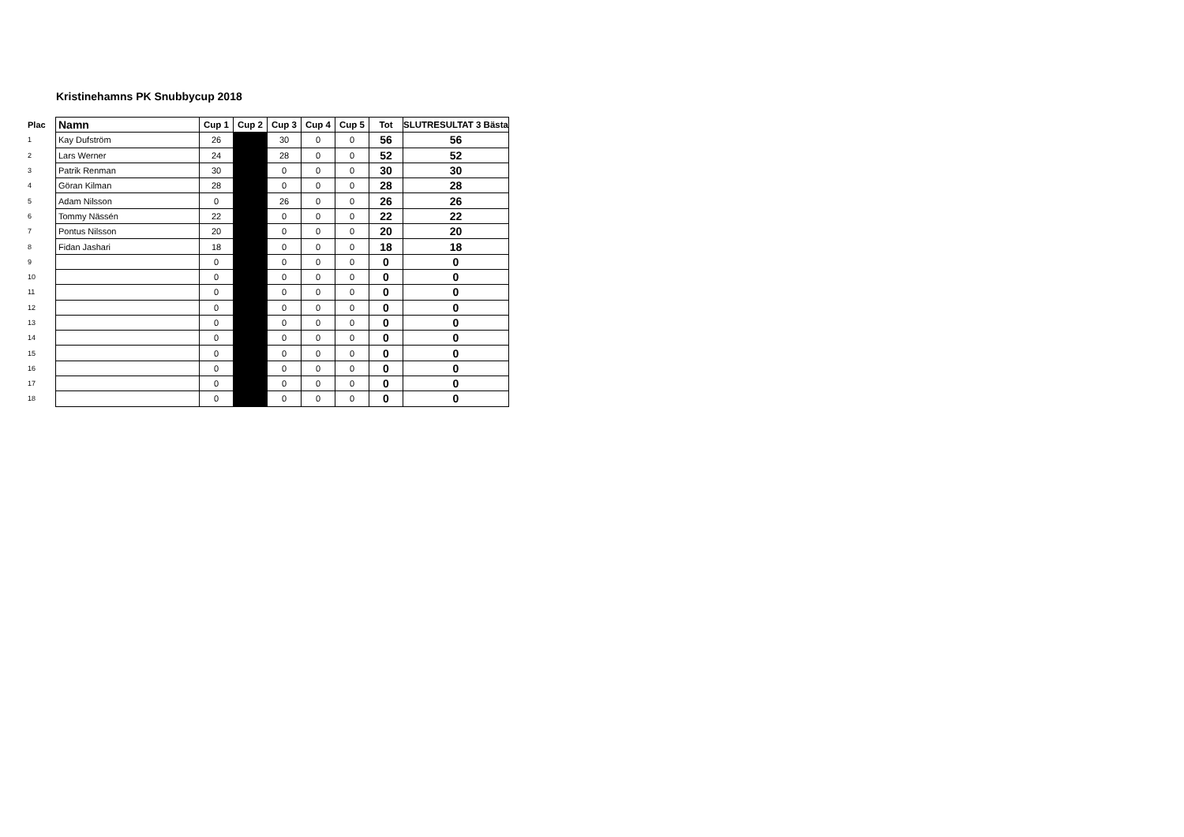Kristinehamns PK Snubbycup 2018
| Plac | Namn | Cup 1 | Cup 2 | Cup 3 | Cup 4 | Cup 5 | Tot | SLUTRESULTAT 3 Bästa |
| --- | --- | --- | --- | --- | --- | --- | --- | --- |
| 1 | Kay Dufström | 26 | | 30 | 0 | 0 | 56 | 56 |
| 2 | Lars Werner | 24 | | 28 | 0 | 0 | 52 | 52 |
| 3 | Patrik Renman | 30 | | 0 | 0 | 0 | 30 | 30 |
| 4 | Göran Kilman | 28 | | 0 | 0 | 0 | 28 | 28 |
| 5 | Adam Nilsson | 0 | | 26 | 0 | 0 | 26 | 26 |
| 6 | Tommy Nässén | 22 | | 0 | 0 | 0 | 22 | 22 |
| 7 | Pontus Nilsson | 20 | | 0 | 0 | 0 | 20 | 20 |
| 8 | Fidan Jashari | 18 | | 0 | 0 | 0 | 18 | 18 |
| 9 | | 0 | | 0 | 0 | 0 | 0 | 0 |
| 10 | | 0 | | 0 | 0 | 0 | 0 | 0 |
| 11 | | 0 | | 0 | 0 | 0 | 0 | 0 |
| 12 | | 0 | | 0 | 0 | 0 | 0 | 0 |
| 13 | | 0 | | 0 | 0 | 0 | 0 | 0 |
| 14 | | 0 | | 0 | 0 | 0 | 0 | 0 |
| 15 | | 0 | | 0 | 0 | 0 | 0 | 0 |
| 16 | | 0 | | 0 | 0 | 0 | 0 | 0 |
| 17 | | 0 | | 0 | 0 | 0 | 0 | 0 |
| 18 | | 0 | | 0 | 0 | 0 | 0 | 0 |